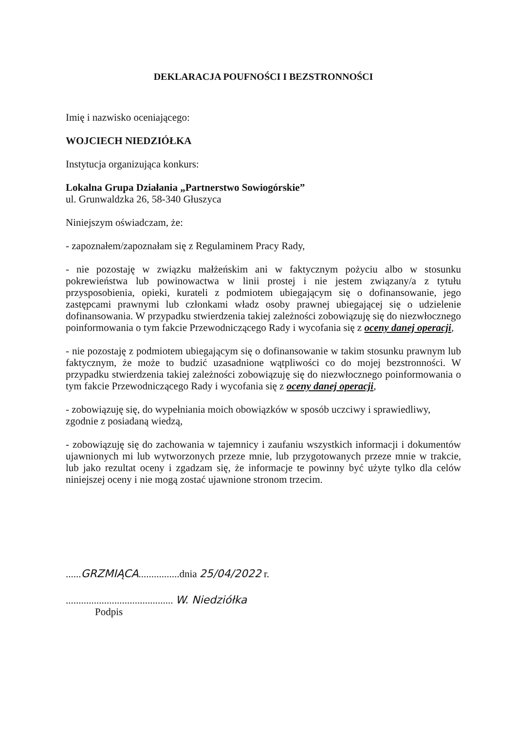DEKLARACJA POUFNOŚCI I BEZSTRONNOŚCI
Imię i nazwisko oceniającego:
WOJCIECH NIEDZIÓŁKA
Instytucja organizująca konkurs:
Lokalna Grupa Działania „Partnerstwo Sowiogórskie”
ul. Grunwaldzka 26, 58-340 Głuszyca
Niniejszym oświadczam, że:
- zapoznałem/zapoznałam się z Regulaminem Pracy Rady,
- nie pozostaję w związku małżeńskim ani w faktycznym pożyciu albo w stosunku pokrewieństwa lub powinowactwa w linii prostej i nie jestem związany/a z tytułu przysposobienia, opieki, kurateli z podmiotem ubiegającym się o dofinansowanie, jego zastępcami prawnymi lub członkami władz osoby prawnej ubiegającej się o udzielenie dofinansowania. W przypadku stwierdzenia takiej zależności zobowiązuję się do niezwłocznego poinformowania o tym fakcie Przewodniczącego Rady i wycofania się z oceny danej operacji,
- nie pozostaję z podmiotem ubiegającym się o dofinansowanie w takim stosunku prawnym lub faktycznym, że może to budzić uzasadnione wątpliwości co do mojej bezstronności. W przypadku stwierdzenia takiej zależności zobowiązuję się do niezwłocznego poinformowania o tym fakcie Przewodniczącego Rady i wycofania się z oceny danej operacji,
- zobowiązuję się, do wypełniania moich obowiązków w sposób uczciwy i sprawiedliwy, zgodnie z posiadaną wiedzą,
- zobowiązuję się do zachowania w tajemnicy i zaufaniu wszystkich informacji i dokumentów ujawnionych mi lub wytworzonych przeze mnie, lub przygotowanych przeze mnie w trakcie, lub jako rezultat oceny i zgadzam się, że informacje te powinny być użyte tylko dla celów niniejszej oceny i nie mogą zostać ujawnione stronom trzecim.
......GRZMIĄCA................dnia 25/04/2022 r.
.......................................... W. Niedziółka
Podpis